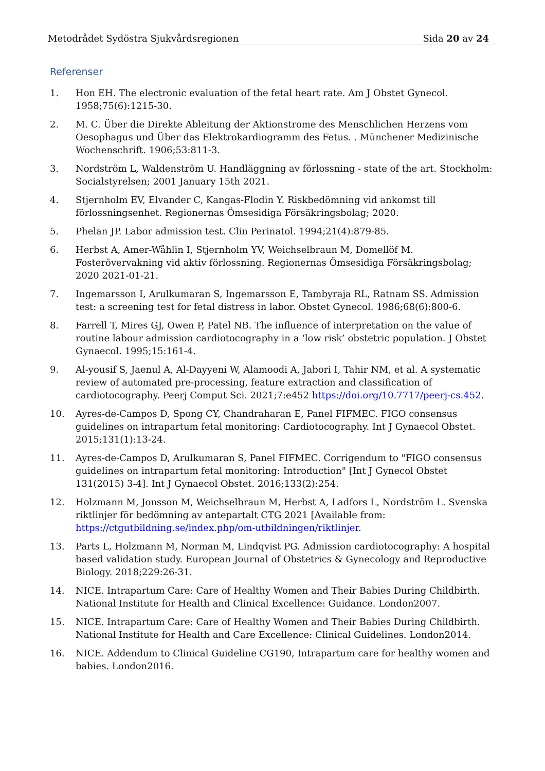Metodrådet Sydöstra Sjukvårdsregionen Sida 20 av 24
Referenser
1. Hon EH. The electronic evaluation of the fetal heart rate. Am J Obstet Gynecol. 1958;75(6):1215-30.
2. M. C. Über die Direkte Ableitung der Aktionstrome des Menschlichen Herzens vom Oesophagus und Über das Elektrokardiogramm des Fetus. . Münchener Medizinische Wochenschrift. 1906;53:811-3.
3. Nordström L, Waldenström U. Handläggning av förlossning - state of the art. Stockholm: Socialstyrelsen; 2001 January 15th 2021.
4. Stjernholm EV, Elvander C, Kangas-Flodin Y. Riskbedömning vid ankomst till förlossningsenhet. Regionernas Ömsesidiga Försäkringsbolag; 2020.
5. Phelan JP. Labor admission test. Clin Perinatol. 1994;21(4):879-85.
6. Herbst A, Amer-Wåhlin I, Stjernholm YV, Weichselbraun M, Domellöf M. Fosterövervakning vid aktiv förlossning. Regionernas Ömsesidiga Försäkringsbolag; 2020 2021-01-21.
7. Ingemarsson I, Arulkumaran S, Ingemarsson E, Tambyraja RL, Ratnam SS. Admission test: a screening test for fetal distress in labor. Obstet Gynecol. 1986;68(6):800-6.
8. Farrell T, Mires GJ, Owen P, Patel NB. The influence of interpretation on the value of routine labour admission cardiotocography in a ‘low risk’ obstetric population. J Obstet Gynaecol. 1995;15:161-4.
9. Al-yousif S, Jaenul A, Al-Dayyeni W, Alamoodi A, Jabori I, Tahir NM, et al. A systematic review of automated pre-processing, feature extraction and classification of cardiotocography. Peerj Comput Sci. 2021;7:e452 https://doi.org/10.7717/peerj-cs.452.
10. Ayres-de-Campos D, Spong CY, Chandraharan E, Panel FIFMEC. FIGO consensus guidelines on intrapartum fetal monitoring: Cardiotocography. Int J Gynaecol Obstet. 2015;131(1):13-24.
11. Ayres-de-Campos D, Arulkumaran S, Panel FIFMEC. Corrigendum to "FIGO consensus guidelines on intrapartum fetal monitoring: Introduction" [Int J Gynecol Obstet 131(2015) 3-4]. Int J Gynaecol Obstet. 2016;133(2):254.
12. Holzmann M, Jonsson M, Weichselbraun M, Herbst A, Ladfors L, Nordström L. Svenska riktlinjer för bedömning av antepartalt CTG 2021 [Available from: https://ctgutbildning.se/index.php/om-utbildningen/riktlinjer.
13. Parts L, Holzmann M, Norman M, Lindqvist PG. Admission cardiotocography: A hospital based validation study. European Journal of Obstetrics & Gynecology and Reproductive Biology. 2018;229:26-31.
14. NICE. Intrapartum Care: Care of Healthy Women and Their Babies During Childbirth. National Institute for Health and Clinical Excellence: Guidance. London2007.
15. NICE. Intrapartum Care: Care of Healthy Women and Their Babies During Childbirth. National Institute for Health and Care Excellence: Clinical Guidelines. London2014.
16. NICE. Addendum to Clinical Guideline CG190, Intrapartum care for healthy women and babies. London2016.